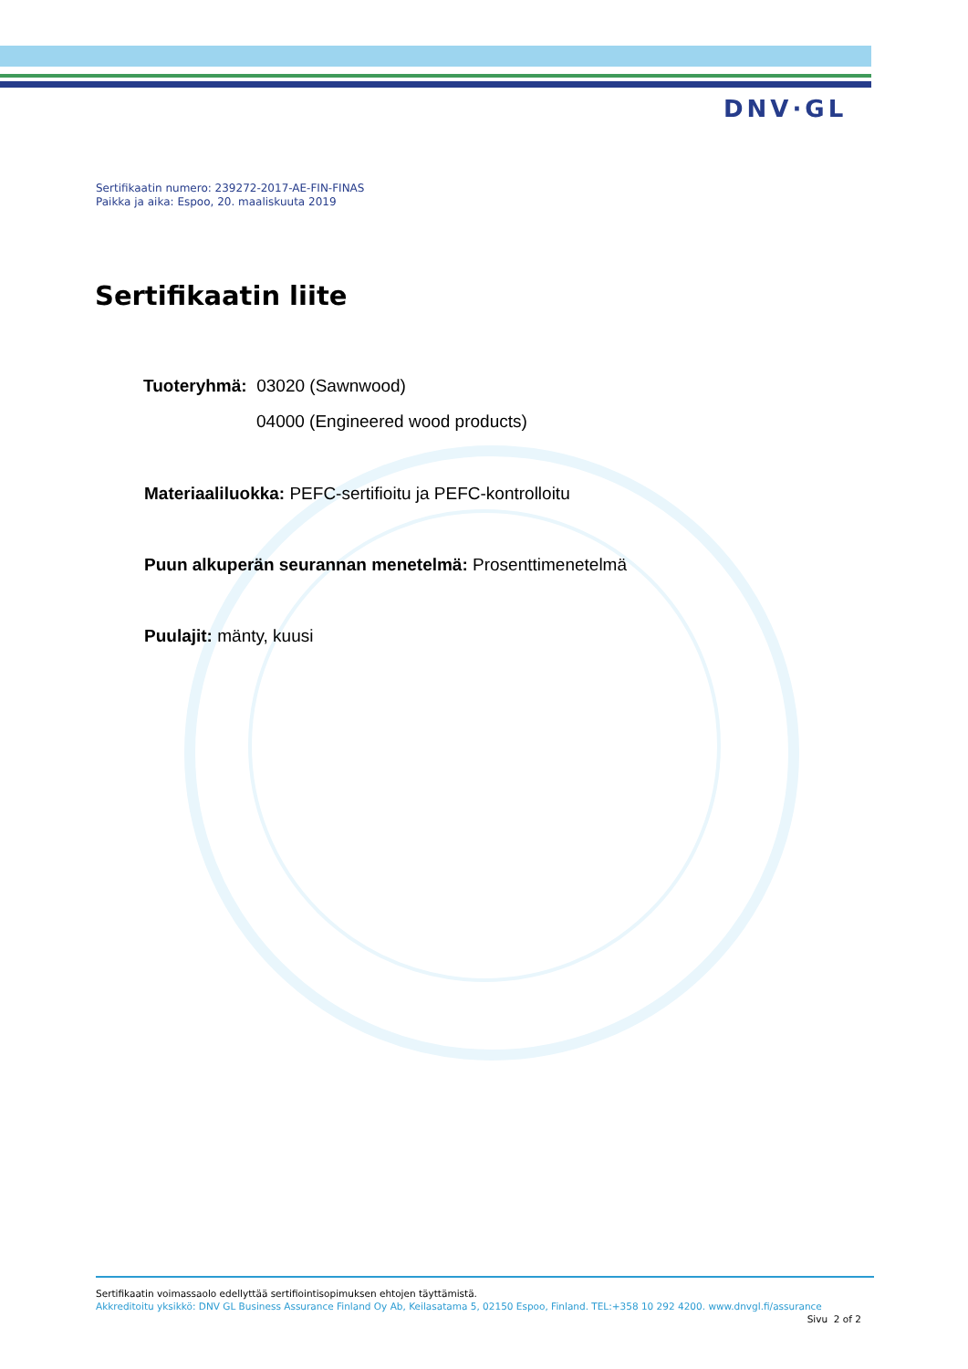DNV·GL
Sertifikaatin numero: 239272-2017-AE-FIN-FINAS
Paikka ja aika: Espoo, 20. maaliskuuta 2019
Sertifikaatin liite
Tuoteryhmä: 03020 (Sawnwood)
04000 (Engineered wood products)
Materiaaliluokka: PEFC-sertifioitu ja PEFC-kontrolloitu
Puun alkuperän seurannan menetelmä: Prosenttimenetelmä
Puulajit: mänty, kuusi
Sertifikaatin voimassaolo edellyttää sertifiointisopimuksen ehtojen täyttämistä.
Akkreditoitu yksikkö: DNV GL Business Assurance Finland Oy Ab, Keilasatama 5, 02150 Espoo, Finland. TEL:+358 10 292 4200. www.dnvgl.fi/assurance
Sivu 2 of 2